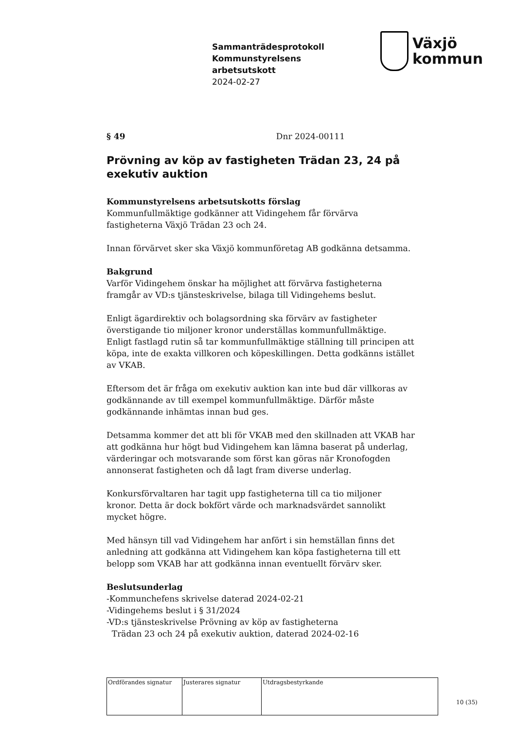Sammanträdesprotokoll
Kommunstyrelsens
arbetsutskott
2024-02-27
Växjö
kommun
§ 49 Dnr 2024-00111
Prövning av köp av fastigheten Trädan 23, 24 på exekutiv auktion
Kommunstyrelsens arbetsutskotts förslag
Kommunfullmäktige godkänner att Vidingehem får förvärva
fastigheterna Växjö Trädan 23 och 24.
Innan förvärvet sker ska Växjö kommunföretag AB godkänna detsamma.
Bakgrund
Varför Vidingehem önskar ha möjlighet att förvärva fastigheterna
framgår av VD:s tjänsteskrivelse, bilaga till Vidingehems beslut.
Enligt ägardirektiv och bolagsordning ska förvärv av fastigheter
överstigande tio miljoner kronor underställas kommunfullmäktige.
Enligt fastlagd rutin så tar kommunfullmäktige ställning till principen att
köpa, inte de exakta villkoren och köpeskillingen. Detta godkänns istället
av VKAB.
Eftersom det är fråga om exekutiv auktion kan inte bud där villkoras av
godkännande av till exempel kommunfullmäktige. Därför måste
godkännande inhämtas innan bud ges.
Detsamma kommer det att bli för VKAB med den skillnaden att VKAB har
att godkänna hur högt bud Vidingehem kan lämna baserat på underlag,
värderingar och motsvarande som först kan göras när Kronofogden
annonserat fastigheten och då lagt fram diverse underlag.
Konkursförvaltaren har tagit upp fastigheterna till ca tio miljoner
kronor. Detta är dock bokfört värde och marknadsvärdet sannolikt
mycket högre.
Med hänsyn till vad Vidingehem har anfört i sin hemställan finns det
anledning att godkänna att Vidingehem kan köpa fastigheterna till ett
belopp som VKAB har att godkänna innan eventuellt förvärv sker.
Beslutsunderlag
-Kommunchefens skrivelse daterad 2024-02-21
-Vidingehems beslut i § 31/2024
-VD:s tjänsteskrivelse Prövning av köp av fastigheterna
Trädan 23 och 24 på exekutiv auktion, daterad 2024-02-16
| Ordförandes signatur | Justerares signatur | Utdragsbestyrkande |
10 (35)